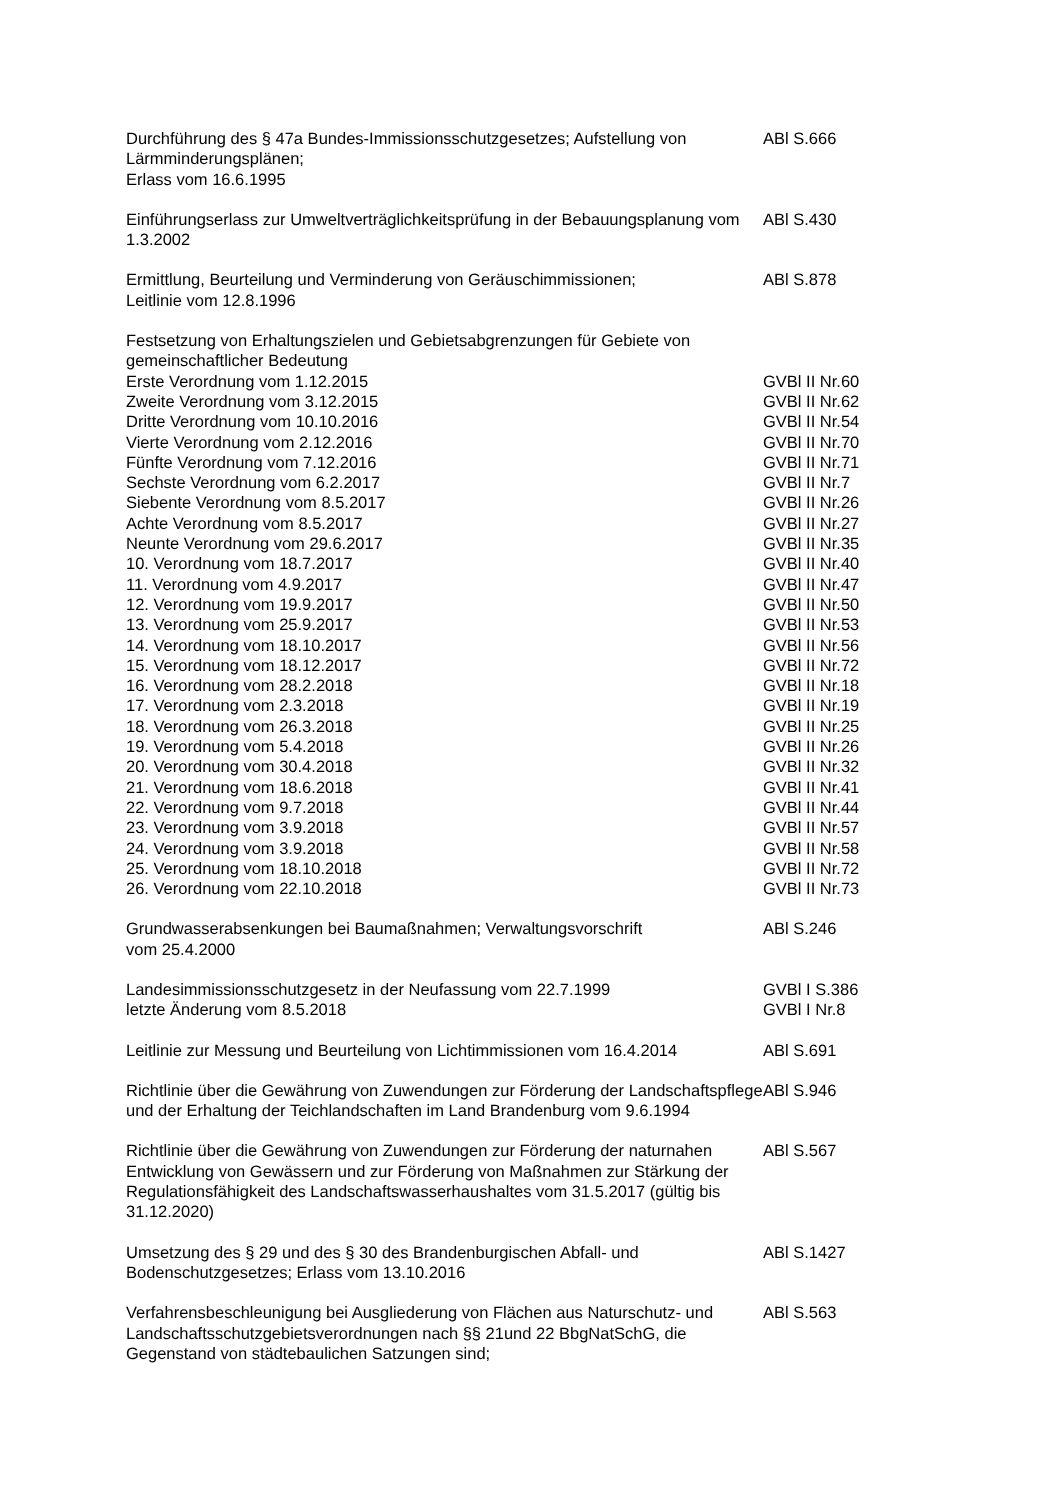| Durchführung des § 47a Bundes-Immissionsschutzgesetzes; Aufstellung von Lärmminderungsplänen; Erlass vom 16.6.1995 | ABl S.666 |
| Einführungserlass zur Umweltverträglichkeitsprüfung in der Bebauungsplanung vom 1.3.2002 | ABl S.430 |
| Ermittlung, Beurteilung und Verminderung von Geräuschimmissionen; Leitlinie vom 12.8.1996 | ABl S.878 |
| Festsetzung von Erhaltungszielen und Gebietsabgrenzungen für Gebiete von gemeinschaftlicher Bedeutung | |
| Erste Verordnung vom 1.12.2015 | GVBl II Nr.60 |
| Zweite Verordnung vom 3.12.2015 | GVBl II Nr.62 |
| Dritte Verordnung vom 10.10.2016 | GVBl II Nr.54 |
| Vierte Verordnung vom 2.12.2016 | GVBl II Nr.70 |
| Fünfte Verordnung vom 7.12.2016 | GVBl II Nr.71 |
| Sechste Verordnung vom 6.2.2017 | GVBl II Nr.7 |
| Siebente Verordnung vom 8.5.2017 | GVBl II Nr.26 |
| Achte Verordnung vom 8.5.2017 | GVBl II Nr.27 |
| Neunte Verordnung vom 29.6.2017 | GVBl II Nr.35 |
| 10. Verordnung vom 18.7.2017 | GVBl II Nr.40 |
| 11. Verordnung vom 4.9.2017 | GVBl II Nr.47 |
| 12. Verordnung vom 19.9.2017 | GVBl II Nr.50 |
| 13. Verordnung vom 25.9.2017 | GVBl II Nr.53 |
| 14. Verordnung vom 18.10.2017 | GVBl II Nr.56 |
| 15. Verordnung vom 18.12.2017 | GVBl II Nr.72 |
| 16. Verordnung vom 28.2.2018 | GVBl II Nr.18 |
| 17. Verordnung vom 2.3.2018 | GVBl II Nr.19 |
| 18. Verordnung vom 26.3.2018 | GVBl II Nr.25 |
| 19. Verordnung vom 5.4.2018 | GVBl II Nr.26 |
| 20. Verordnung vom 30.4.2018 | GVBl II Nr.32 |
| 21. Verordnung vom 18.6.2018 | GVBl II Nr.41 |
| 22. Verordnung vom 9.7.2018 | GVBl II Nr.44 |
| 23. Verordnung vom 3.9.2018 | GVBl II Nr.57 |
| 24. Verordnung vom 3.9.2018 | GVBl II Nr.58 |
| 25. Verordnung vom 18.10.2018 | GVBl II Nr.72 |
| 26. Verordnung vom 22.10.2018 | GVBl II Nr.73 |
| Grundwasserabsenkungen bei Baumaßnahmen; Verwaltungsvorschrift vom 25.4.2000 | ABl S.246 |
| Landesimmissionsschutzgesetz in der Neufassung vom 22.7.1999 | GVBl I S.386 |
| letzte Änderung vom 8.5.2018 | GVBl I Nr.8 |
| Leitlinie zur Messung und Beurteilung von Lichtimmissionen vom 16.4.2014 | ABl S.691 |
| Richtlinie über die Gewährung von Zuwendungen zur Förderung der Landschaftspflege und der Erhaltung der Teichlandschaften im Land Brandenburg vom 9.6.1994 | ABl S.946 |
| Richtlinie über die Gewährung von Zuwendungen zur Förderung der naturnahen Entwicklung von Gewässern und zur Förderung von Maßnahmen zur Stärkung der Regulationsfähigkeit des Landschaftswasserhaushaltes vom 31.5.2017 (gültig bis 31.12.2020) | ABl S.567 |
| Umsetzung des § 29 und des § 30 des Brandenburgischen Abfall- und Bodenschutzgesetzes; Erlass vom 13.10.2016 | ABl S.1427 |
| Verfahrensbeschleunigung bei Ausgliederung von Flächen aus Naturschutz- und Landschaftsschutzgebietsverordnungen nach §§ 21und 22 BbgNatSchG, die Gegenstand von städtebaulichen Satzungen sind; | ABl S.563 |